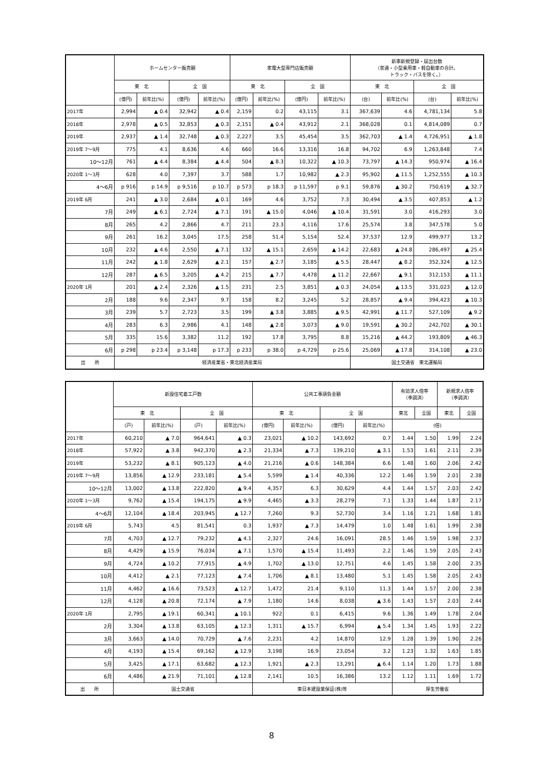| | ホームセンター販売額 | | | | 家電大型専門店販売額 | | | | 新車新規登録・届出台数 （普通・小型乗用車・軽自動車の合計。 トラック・バスを除く。） | | | |
| --- | --- | --- | --- | --- | --- | --- | --- | --- | --- | --- | --- | --- |
| | 東 北 | | 全 国 | | 東 北 | | 全 国 | | 東 北 | | 全 国 | |
| | (億円) | 前年比(%) | (億円) | 前年比(%) | (億円) | 前年比(%) | (億円) | 前年比(%) | (台) | 前年比(%) | (台) | 前年比(%) |
| 2017年 | 2,994 | ▲ 0.4 | 32,942 | ▲ 0.4 | 2,159 | 0.2 | 43,115 | 3.1 | 367,639 | 4.6 | 4,781,134 | 5.8 |
| 2018年 | 2,978 | ▲ 0.5 | 32,853 | ▲ 0.3 | 2,151 | ▲ 0.4 | 43,912 | 2.1 | 368,028 | 0.1 | 4,814,089 | 0.7 |
| 2019年 | 2,937 | ▲ 1.4 | 32,748 | ▲ 0.3 | 2,227 | 3.5 | 45,454 | 3.5 | 362,703 | ▲ 1.4 | 4,726,951 | ▲ 1.8 |
| 2019年 7～9月 | 775 | 4.1 | 8,636 | 4.6 | 660 | 16.6 | 13,316 | 16.8 | 94,702 | 6.9 | 1,263,848 | 7.4 |
| 10～12月 | 761 | ▲ 4.4 | 8,384 | ▲ 4.4 | 504 | ▲ 8.3 | 10,322 | ▲ 10.3 | 73,797 | ▲ 14.3 | 950,974 | ▲ 16.4 |
| 2020年 1～3月 | 628 | 4.0 | 7,397 | 3.7 | 588 | 1.7 | 10,982 | ▲ 2.3 | 95,902 | ▲ 11.5 | 1,252,555 | ▲ 10.3 |
| 4～6月 | p 916 | p 14.9 | p 9,516 | p 10.7 | p 573 | p 18.3 | p 11,597 | p 9.1 | 59,876 | ▲ 30.2 | 750,619 | ▲ 32.7 |
| 2019年 6月 | 241 | ▲ 3.0 | 2,684 | ▲ 0.1 | 169 | 4.6 | 3,752 | 7.3 | 30,494 | ▲ 3.5 | 407,853 | ▲ 1.2 |
| 7月 | 249 | ▲ 6.1 | 2,724 | ▲ 7.1 | 191 | ▲ 15.0 | 4,046 | ▲ 10.4 | 31,591 | 3.0 | 416,293 | 3.0 |
| 8月 | 265 | 4.2 | 2,866 | 4.7 | 211 | 23.3 | 4,116 | 17.6 | 25,574 | 3.8 | 347,578 | 5.0 |
| 9月 | 261 | 16.2 | 3,045 | 17.5 | 258 | 51.4 | 5,154 | 52.4 | 37,537 | 12.9 | 499,977 | 13.2 |
| 10月 | 232 | ▲ 4.6 | 2,550 | ▲ 7.1 | 132 | ▲ 15.1 | 2,659 | ▲ 14.2 | 22,683 | ▲ 24.8 | 286,497 | ▲ 25.4 |
| 11月 | 242 | ▲ 1.8 | 2,629 | ▲ 2.1 | 157 | ▲ 2.7 | 3,185 | ▲ 5.5 | 28,447 | ▲ 8.2 | 352,324 | ▲ 12.5 |
| 12月 | 287 | ▲ 6.5 | 3,205 | ▲ 4.2 | 215 | ▲ 7.7 | 4,478 | ▲ 11.2 | 22,667 | ▲ 9.1 | 312,153 | ▲ 11.1 |
| 2020年 1月 | 201 | ▲ 2.4 | 2,326 | ▲ 1.5 | 231 | 2.5 | 3,851 | ▲ 0.3 | 24,054 | ▲ 13.5 | 331,023 | ▲ 12.0 |
| 2月 | 188 | 9.6 | 2,347 | 9.7 | 158 | 8.2 | 3,245 | 5.2 | 28,857 | ▲ 9.4 | 394,423 | ▲ 10.3 |
| 3月 | 239 | 5.7 | 2,723 | 3.5 | 199 | ▲ 3.8 | 3,885 | ▲ 9.5 | 42,991 | ▲ 11.7 | 527,109 | ▲ 9.2 |
| 4月 | 283 | 6.3 | 2,986 | 4.1 | 148 | ▲ 2.8 | 3,073 | ▲ 9.0 | 19,591 | ▲ 30.2 | 242,702 | ▲ 30.1 |
| 5月 | 335 | 15.6 | 3,382 | 11.2 | 192 | 17.8 | 3,795 | 8.8 | 15,216 | ▲ 44.2 | 193,809 | ▲ 46.3 |
| 6月 | p 298 | p 23.4 | p 3,148 | p 17.3 | p 233 | p 38.0 | p 4,729 | p 25.6 | 25,069 | ▲ 17.8 | 314,108 | ▲ 23.0 |
| 出 所 | 経済産業省・東北経済産業局 | | | | | | | | 国土交通省 東北運輸局 | | | |
| | 新設住宅着工戸数 | | | | 公共工事請負金額 | | | | 有効求人倍率 （季調済） | | 新規求人倍率 （季調済） | |
| --- | --- | --- | --- | --- | --- | --- | --- | --- | --- | --- | --- | --- |
| | 東 北 | | 全 国 | | 東 北 | | 全 国 | | 東北 | 全国 | 東北 | 全国 |
| | (戸) | 前年比(%) | (戸) | 前年比(%) | (億円) | 前年比(%) | (億円) | 前年比(%) | (倍) | | | |
| 2017年 | 60,210 | ▲ 7.0 | 964,641 | ▲ 0.3 | 23,021 | ▲ 10.2 | 143,692 | 0.7 | 1.44 | 1.50 | 1.99 | 2.24 |
| 2018年 | 57,922 | ▲ 3.8 | 942,370 | ▲ 2.3 | 21,334 | ▲ 7.3 | 139,210 | ▲ 3.1 | 1.53 | 1.61 | 2.11 | 2.39 |
| 2019年 | 53,232 | ▲ 8.1 | 905,123 | ▲ 4.0 | 21,216 | ▲ 0.6 | 148,384 | 6.6 | 1.48 | 1.60 | 2.06 | 2.42 |
| 2019年 7～9月 | 13,856 | ▲ 12.9 | 233,181 | ▲ 5.4 | 5,599 | ▲ 1.4 | 40,336 | 12.2 | 1.46 | 1.59 | 2.01 | 2.38 |
| 10～12月 | 13,002 | ▲ 13.8 | 222,820 | ▲ 9.4 | 4,357 | 6.3 | 30,629 | 4.4 | 1.44 | 1.57 | 2.03 | 2.42 |
| 2020年 1～3月 | 9,762 | ▲ 15.4 | 194,175 | ▲ 9.9 | 4,465 | ▲ 3.3 | 28,279 | 7.1 | 1.33 | 1.44 | 1.87 | 2.17 |
| 4～6月 | 12,104 | ▲ 18.4 | 203,945 | ▲ 12.7 | 7,260 | 9.3 | 52,730 | 3.4 | 1.16 | 1.21 | 1.68 | 1.81 |
| 2019年 6月 | 5,743 | 4.5 | 81,541 | 0.3 | 1,937 | ▲ 7.3 | 14,479 | 1.0 | 1.48 | 1.61 | 1.99 | 2.38 |
| 7月 | 4,703 | ▲ 12.7 | 79,232 | ▲ 4.1 | 2,327 | 24.6 | 16,091 | 28.5 | 1.46 | 1.59 | 1.98 | 2.37 |
| 8月 | 4,429 | ▲ 15.9 | 76,034 | ▲ 7.1 | 1,570 | ▲ 15.4 | 11,493 | 2.2 | 1.46 | 1.59 | 2.05 | 2.43 |
| 9月 | 4,724 | ▲ 10.2 | 77,915 | ▲ 4.9 | 1,702 | ▲ 13.0 | 12,751 | 4.6 | 1.45 | 1.58 | 2.00 | 2.35 |
| 10月 | 4,412 | ▲ 2.1 | 77,123 | ▲ 7.4 | 1,706 | ▲ 8.1 | 13,480 | 5.1 | 1.45 | 1.58 | 2.05 | 2.43 |
| 11月 | 4,462 | ▲ 16.6 | 73,523 | ▲ 12.7 | 1,472 | 21.4 | 9,110 | 11.3 | 1.44 | 1.57 | 2.00 | 2.38 |
| 12月 | 4,128 | ▲ 20.8 | 72,174 | ▲ 7.9 | 1,180 | 14.6 | 8,038 | ▲ 3.6 | 1.43 | 1.57 | 2.03 | 2.44 |
| 2020年 1月 | 2,795 | ▲ 19.1 | 60,341 | ▲ 10.1 | 922 | 0.1 | 6,415 | 9.6 | 1.36 | 1.49 | 1.78 | 2.04 |
| 2月 | 3,304 | ▲ 13.8 | 63,105 | ▲ 12.3 | 1,311 | ▲ 15.7 | 6,994 | ▲ 5.4 | 1.34 | 1.45 | 1.93 | 2.22 |
| 3月 | 3,663 | ▲ 14.0 | 70,729 | ▲ 7.6 | 2,231 | 4.2 | 14,870 | 12.9 | 1.28 | 1.39 | 1.90 | 2.26 |
| 4月 | 4,193 | ▲ 15.4 | 69,162 | ▲ 12.9 | 3,198 | 16.9 | 23,054 | 3.2 | 1.23 | 1.32 | 1.63 | 1.85 |
| 5月 | 3,425 | ▲ 17.1 | 63,682 | ▲ 12.3 | 1,921 | ▲ 2.3 | 13,291 | ▲ 6.4 | 1.14 | 1.20 | 1.73 | 1.88 |
| 6月 | 4,486 | ▲ 21.9 | 71,101 | ▲ 12.8 | 2,141 | 10.5 | 16,386 | 13.2 | 1.12 | 1.11 | 1.69 | 1.72 |
| 出 所 | 国土交通省 | | | | 東日本建設業保証(株)等 | | | | 厚生労働省 | | | |
8